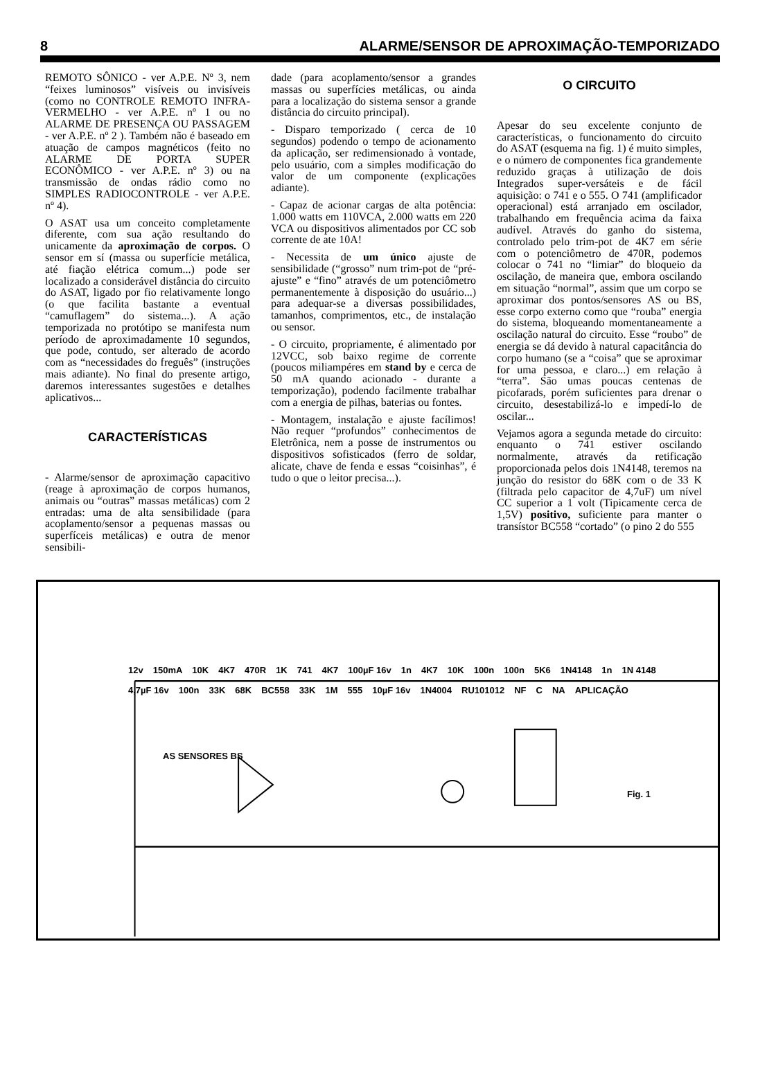8 ALARME/SENSOR DE APROXIMAÇÃO-TEMPORIZADO
REMOTO SÔNICO - ver A.P.E. Nº 3, nem “feixes luminosos” visíveis ou invisíveis (como no CONTROLE REMOTO INFRA-VERMELHO - ver A.P.E. nº 1 ou no ALARME DE PRESENÇA OU PASSAGEM - ver A.P.E. nº 2 ). Também não é baseado em atuação de campos magnéticos (feito no ALARME DE PORTA SUPER ECONÔMICO - ver A.P.E. nº 3) ou na transmissão de ondas rádio como no SIMPLES RADIOCONTROLE - ver A.P.E. nº 4).
O ASAT usa um conceito completamente diferente, com sua ação resultando do unicamente da aproximação de corpos. O sensor em sí (massa ou superfície metálica, até fiação elétrica comum...) pode ser localizado a considerável distância do circuito do ASAT, ligado por fio relativamente longo (o que facilita bastante a eventual “camuflagem” do sistema...). A ação temporizada no protótipo se manifesta num período de aproximadamente 10 segundos, que pode, contudo, ser alterado de acordo com as “necessidades do freguês” (instruções mais adiante). No final do presente artigo, daremos interessantes sugestões e detalhes aplicativos...
CARACTERÍSTICAS
- Alarme/sensor de aproximação capacitivo (reage à aproximação de corpos humanos, animais ou “outras” massas metálicas) com 2 entradas: uma de alta sensibilidade (para acoplamento/sensor a pequenas massas ou superfíceis metálicas) e outra de menor sensibili-
dade (para acoplamento/sensor a grandes massas ou superfícies metálicas, ou ainda para a localização do sistema sensor a grande distância do circuito principal).
- Disparo temporizado ( cerca de 10 segundos) podendo o tempo de acionamento da aplicação, ser redimensionado à vontade, pelo usuário, com a simples modificação do valor de um componente (explicações adiante).
- Capaz de acionar cargas de alta potência: 1.000 watts em 110VCA, 2.000 watts em 220 VCA ou dispositivos alimentados por CC sob corrente de ate 10A!
- Necessita de um único ajuste de sensibilidade (“grosso” num trim-pot de “pré-ajuste” e “fino” através de um potenciômetro permanentemente à disposição do usuário...) para adequar-se a diversas possibilidades, tamanhos, comprimentos, etc., de instalação ou sensor.
- O circuito, propriamente, é alimentado por 12VCC, sob baixo regime de corrente (poucos miliampéres em stand by e cerca de 50 mA quando acionado - durante a temporização), podendo facilmente trabalhar com a energia de pilhas, baterias ou fontes.
- Montagem, instalação e ajuste facílimos! Não requer “profundos” conhecimentos de Eletrônica, nem a posse de instrumentos ou dispositivos sofisticados (ferro de soldar, alicate, chave de fenda e essas “coisinhas”, é tudo o que o leitor precisa...).
O CIRCUITO
Apesar do seu excelente conjunto de características, o funcionamento do circuito do ASAT (esquema na fig. 1) é muito simples, e o número de componentes fica grandemente reduzido graças à utilização de dois Integrados super-versáteis e de fácil aquisição: o 741 e o 555. O 741 (amplificador operacional) está arranjado em oscilador, trabalhando em frequência acima da faixa audível. Através do ganho do sistema, controlado pelo trim-pot de 4K7 em série com o potenciômetro de 470R, podemos colocar o 741 no “limiar” do bloqueio da oscilação, de maneira que, embora oscilando em situação “normal”, assim que um corpo se aproximar dos pontos/sensores AS ou BS, esse corpo externo como que “rouba” energia do sistema, bloqueando momentaneamente a oscilação natural do circuito. Esse “roubo” de energia se dá devido à natural capacitância do corpo humano (se a “coisa” que se aproximar for uma pessoa, e claro...) em relação à “terra”. São umas poucas centenas de picofarads, porém suficientes para drenar o circuito, desestabilizá-lo e impedí-lo de oscilar...
Vejamos agora a segunda metade do circuito: enquanto o 741 estiver oscilando normalmente, através da retificação proporcionada pelos dois 1N4148, teremos na junção do resistor do 68K com o de 33 K (filtrada pelo capacitor de 4,7uF) um nível CC superior a 1 volt (Tipicamente cerca de 1,5V) positivo, suficiente para manter o transístor BC558 “cortado” (o pino 2 do 555
12v 150mA 10K 4K7 470R 1K 741 4K7 100µF 16v 1n 4K7 10K 100n 100n 5K6 1N4148 1n 1N 4148 4,7µF 16v 100n 33K 68K BC558 33K 1M 555 10µF 16v 1N4004 RU101012 NF C NA APLICAÇÃO
AS SENSORES BS
Fig. 1